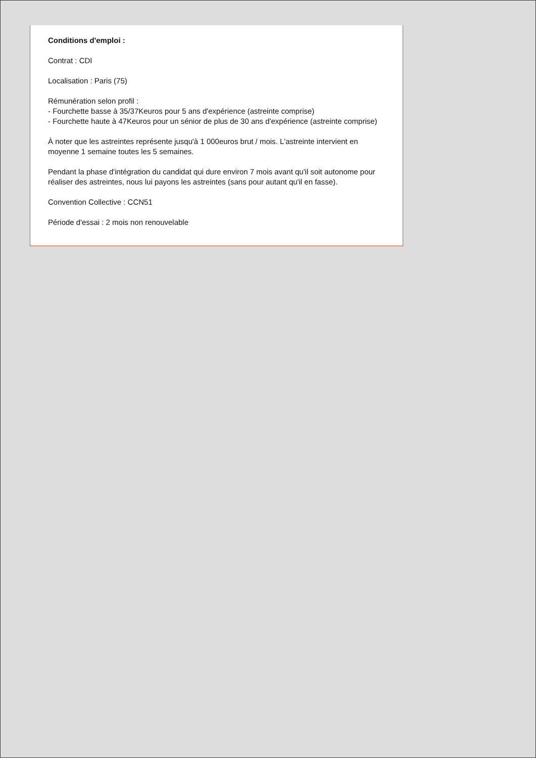Conditions d'emploi :
Contrat : CDI
Localisation : Paris (75)
Rémunération selon profil :
- Fourchette basse à 35/37Keuros pour 5 ans d'expérience (astreinte comprise)
- Fourchette haute à 47Keuros pour un sénior de plus de 30 ans d'expérience (astreinte comprise)
À noter que les astreintes représente jusqu'à 1 000euros brut / mois. L'astreinte intervient en moyenne 1 semaine toutes les 5 semaines.
Pendant la phase d'intégration du candidat qui dure environ 7 mois avant qu'il soit autonome pour réaliser des astreintes, nous lui payons les astreintes (sans pour autant qu'il en fasse).
Convention Collective : CCN51
Période d'essai : 2 mois non renouvelable